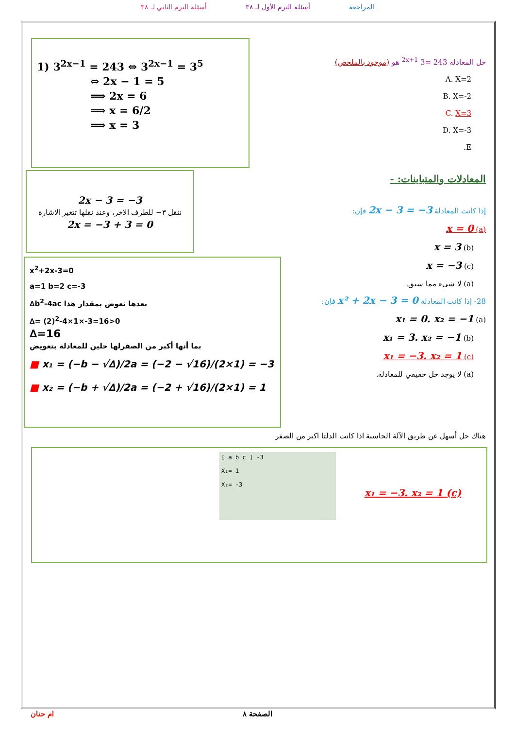أسئلة الترم الثاني لـ ٣٨ أسئلة الترم الأول لـ ٣٨ المراجعة
حل المعادلة 243 =<sup>2x+1</sup> 3 هو (موجود بالملخص)
A. X=2
B. X=-2
C. X=3
D. X=-3
E.
1) 3<sup>2x−1</sup> = 243 ⇔ 3<sup>2x−1</sup> = 3<sup>5</sup>
⇔ 2x − 1 = 5
⟹ 2x = 6
⟹ x = 6/2
⟹ x = 3
المعادلات والمتباينات: -
إذا كانت المعادلة 2x − 3 = −3 فإن:
(a) x = 0
(b) x = 3
(c) x = −3
(a) لا شيء مما سبق.
2x − 3 = −3
ننقل ٣− للطرف الاخر، وعند نقلها تتغير الاشارة
2x = −3 + 3 = 0
28- إذا كانت المعادلة x² + 2x − 3 = 0 فإن:
(a) x₁ = 0. x₂ = −1
(b) x₁ = 3. x₂ = −1
(c) x₁ = −3. x₂ = 1
(a) لا يوجد حل حقيقي للمعادلة.
x<sup>2</sup>+2x-3=0
a=1 b=2 c=-3
∆b<sup>2</sup>-4ac بعدها نعوض بمقدار هذا
∆= (2)<sup>2</sup>-4×1×-3=16>0
∆=16
بما أنها أكبر من الصفرلها حلين للمعادلة بتعويض
■ x₁ = (−b − √∆)/2a = (−2 − √16)/(2×1) = −3
■ x₂ = (−b + √∆)/2a = (−2 + √16)/(2×1) = 1
هناك حل أسهل عن طريق الآلة الحاسبة اذا كانت الدلتا اكبر من الصفر
[ a b c ] -3
X₁= 1
X₂= -3
x₁ = −3. x₂ = 1 (c)
ام حنان الصفحة ٨